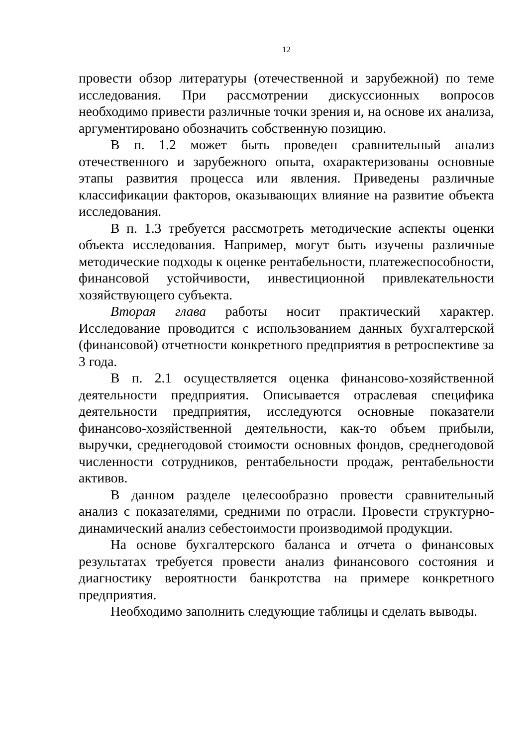12
провести обзор литературы (отечественной и зарубежной) по теме исследования. При рассмотрении дискуссионных вопросов необходимо привести различные точки зрения и, на основе их анализа, аргументировано обозначить собственную позицию.
В п. 1.2 может быть проведен сравнительный анализ отечественного и зарубежного опыта, охарактеризованы основные этапы развития процесса или явления. Приведены различные классификации факторов, оказывающих влияние на развитие объекта исследования.
В п. 1.3 требуется рассмотреть методические аспекты оценки объекта исследования. Например, могут быть изучены различные методические подходы к оценке рентабельности, платежеспособности, финансовой устойчивости, инвестиционной привлекательности хозяйствующего субъекта.
Вторая глава работы носит практический характер. Исследование проводится с использованием данных бухгалтерской (финансовой) отчетности конкретного предприятия в ретроспективе за 3 года.
В п. 2.1 осуществляется оценка финансово-хозяйственной деятельности предприятия. Описывается отраслевая специфика деятельности предприятия, исследуются основные показатели финансово-хозяйственной деятельности, как-то объем прибыли, выручки, среднегодовой стоимости основных фондов, среднегодовой численности сотрудников, рентабельности продаж, рентабельности активов.
В данном разделе целесообразно провести сравнительный анализ с показателями, средними по отрасли. Провести структурно-динамический анализ себестоимости производимой продукции.
На основе бухгалтерского баланса и отчета о финансовых результатах требуется провести анализ финансового состояния и диагностику вероятности банкротства на примере конкретного предприятия.
Необходимо заполнить следующие таблицы и сделать выводы.